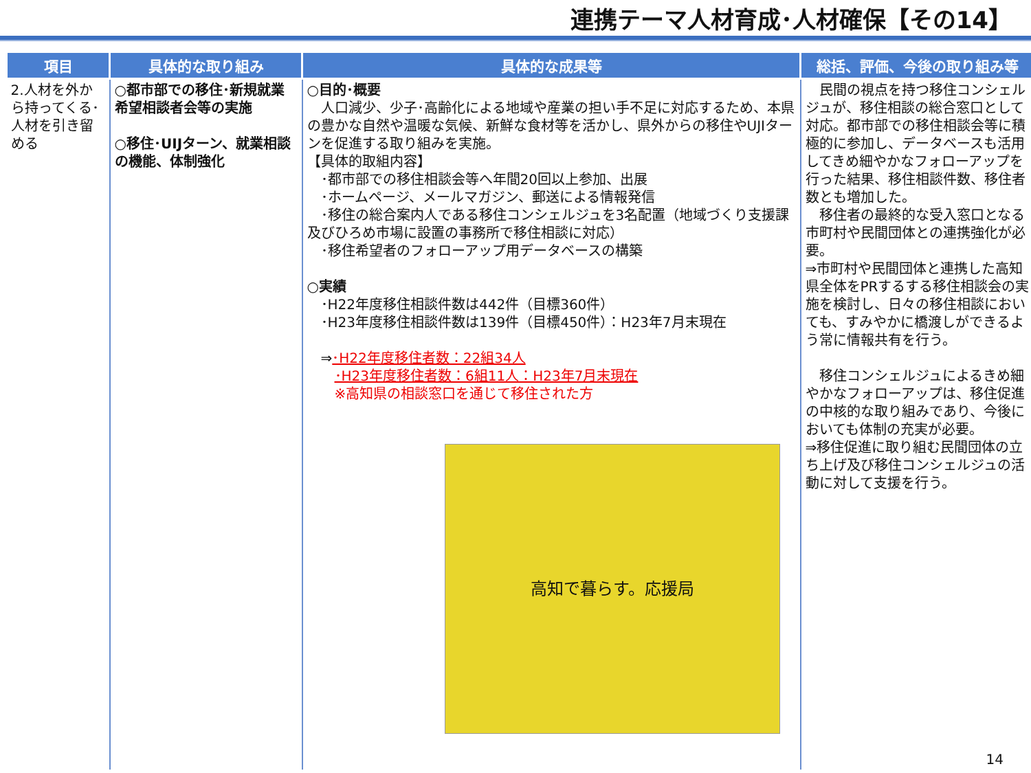連携テーマ人材育成･人材確保【その14】
| 項目 | 具体的な取り組み | 具体的な成果等 | 総括、評価、今後の取り組み等 |
| --- | --- | --- | --- |
| 2.人材を外から持ってくる･人材を引き留める | ○都市部での移住･新規就業希望相談者会等の実施 ○移住･UIJターン、就業相談の機能、体制強化 | ○目的･概要 人口減少、少子･高齢化による地域や産業の担い手不足に対応するため、本県の豊かな自然や温暖な気候、新鮮な食材等を活かし、県外からの移住やUJIターンを促進する取り組みを実施。 【具体的取組内容】 ･都市部での移住相談会等へ年間20回以上参加、出展 ･ホームページ、メールマガジン、郵送による情報発信 ･移住の総合案内人である移住コンシェルジュを3名配置（地域づくり支援課及びひろめ市場に設置の事務所で移住相談に対応） ･移住希望者のフォローアップ用データベースの構築 ○実績 ･H22年度移住相談件数は442件（目標360件） ･H23年度移住相談件数は139件（目標450件）：H23年7月末現在 ⇒ ･H22年度移住者数：22組34人 ･H23年度移住者数：6組11人：H23年7月末現在 ※高知県の相談窓口を通じて移住された方 高知で暮らす。応援局 | 民間の視点を持つ移住コンシェルジュが、移住相談の総合窓口として対応。都市部での移住相談会等に積極的に参加し、データベースも活用してきめ細やかなフォローアップを行った結果、移住相談件数、移住者数とも増加した。 移住者の最終的な受入窓口となる市町村や民間団体との連携強化が必要。 ⇒市町村や民間団体と連携した高知県全体をPRするする移住相談会の実施を検討し、日々の移住相談においても、すみやかに橋渡しができるよう常に情報共有を行う。 移住コンシェルジュによるきめ細やかなフォローアップは、移住促進の中核的な取り組みであり、今後においても体制の充実が必要。 ⇒移住促進に取り組む民間団体の立ち上げ及び移住コンシェルジュの活動に対して支援を行う。 |
14